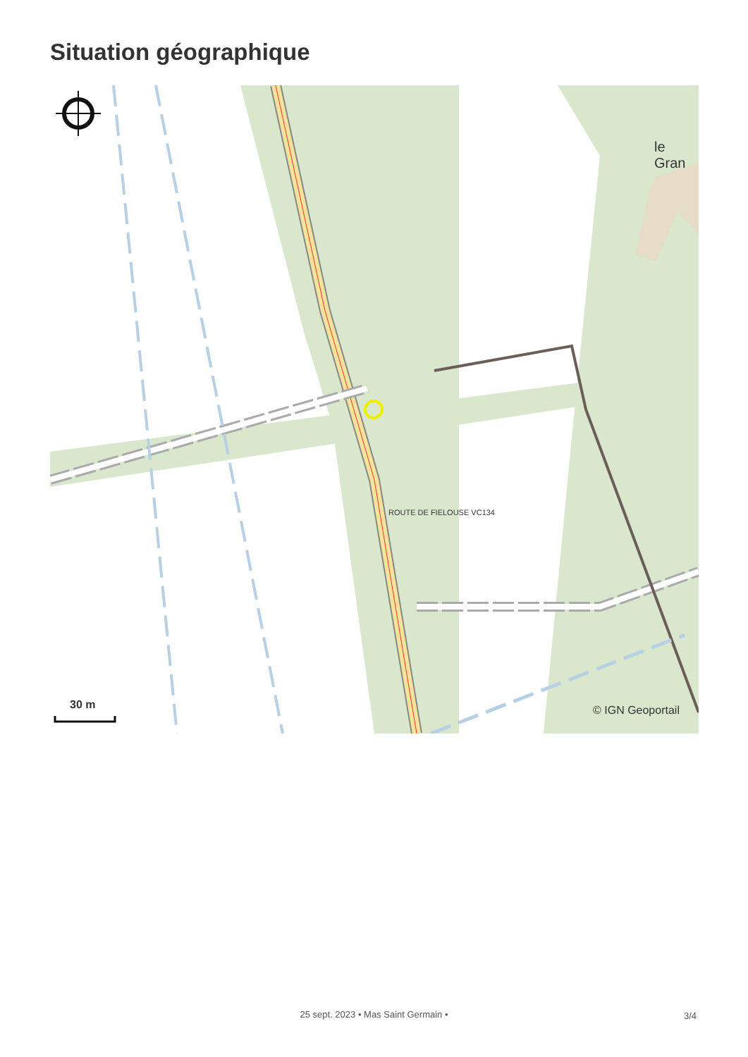Situation géographique
le Gran
ROUTE DE FIELOUSE VC134
30 m © IGN Geoportail
25 sept. 2023 • Mas Saint Germain •
3/4